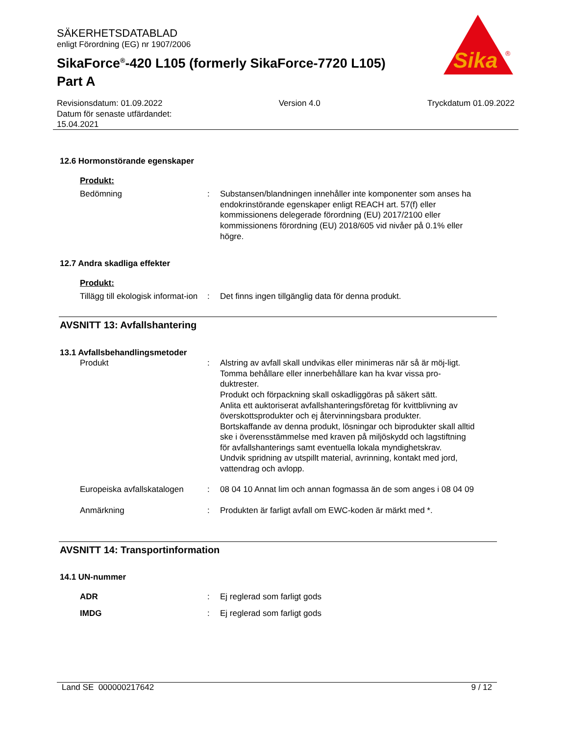SÄKERHETSDATABLAD
enligt Förordning (EG) nr 1907/2006
SikaForce<sup>®</sup>-420 L105 (formerly SikaForce-7720 L105)
Part A
Sika
®
Revisionsdatum: 01.09.2022
Datum för senaste utfärdandet:
15.04.2021
Version 4.0 Tryckdatum 01.09.2022
12.6 Hormonstörande egenskaper
Produkt:
Bedömning : Substansen/blandningen innehåller inte komponenter som anses ha endokrinstörande egenskaper enligt REACH art. 57(f) eller kommissionens delegerade förordning (EU) 2017/2100 eller kommissionens förordning (EU) 2018/605 vid nivåer på 0.1% eller högre.
12.7 Andra skadliga effekter
Produkt:
Tillägg till ekologisk informat-ion
: Det finns ingen tillgänglig data för denna produkt.
AVSNITT 13: Avfallshantering
13.1 Avfallsbehandlingsmetoder
Produkt : Alstring av avfall skall undvikas eller minimeras när så är möj-ligt.
Tomma behållare eller innerbehållare kan ha kvar vissa pro-duktrester.
Produkt och förpackning skall oskadliggöras på säkert sätt.
Anlita ett auktoriserat avfallshanteringsföretag för kvittblivning av överskottsprodukter och ej återvinningsbara produkter.
Bortskaffande av denna produkt, lösningar och biprodukter skall alltid ske i överensstämmelse med kraven på miljöskydd och lagstiftning för avfallshanterings samt eventuella lokala myndighetskrav.
Undvik spridning av utspillt material, avrinning, kontakt med jord, vattendrag och avlopp.
Europeiska avfallskatalogen
: 08 04 10 Annat lim och annan fogmassa än de som anges i 08 04 09
Anmärkning : Produkten är farligt avfall om EWC-koden är märkt med *.
AVSNITT 14: Transportinformation
14.1 UN-nummer
ADR : Ej reglerad som farligt gods
IMDG : Ej reglerad som farligt gods
Land SE 000000217642 9 / 12